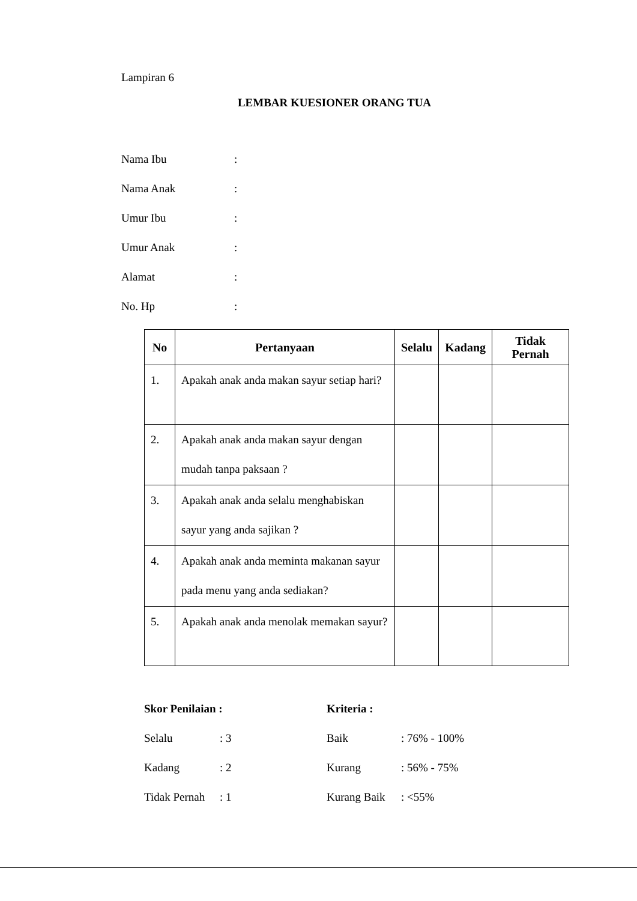Lampiran 6
LEMBAR KUESIONER ORANG TUA
Nama Ibu:
Nama Anak:
Umur Ibu:
Umur Anak:
Alamat:
No. Hp:
| No | Pertanyaan | Selalu | Kadang | Tidak Pernah |
| --- | --- | --- | --- | --- |
| 1. | Apakah anak anda makan sayur setiap hari? | | | |
| 2. | Apakah anak anda makan sayur dengan mudah tanpa paksaan ? | | | |
| 3. | Apakah anak anda selalu menghabiskan sayur yang anda sajikan ? | | | |
| 4. | Apakah anak anda meminta makanan sayur pada menu yang anda sediakan? | | | |
| 5. | Apakah anak anda menolak memakan sayur? | | | |
Skor Penilaian :
Selalu: 3
Kadang: 2
Tidak Pernah: 1
Kriteria :
Baik: 76% - 100%
Kurang: 56% - 75%
Kurang Baik: <55%